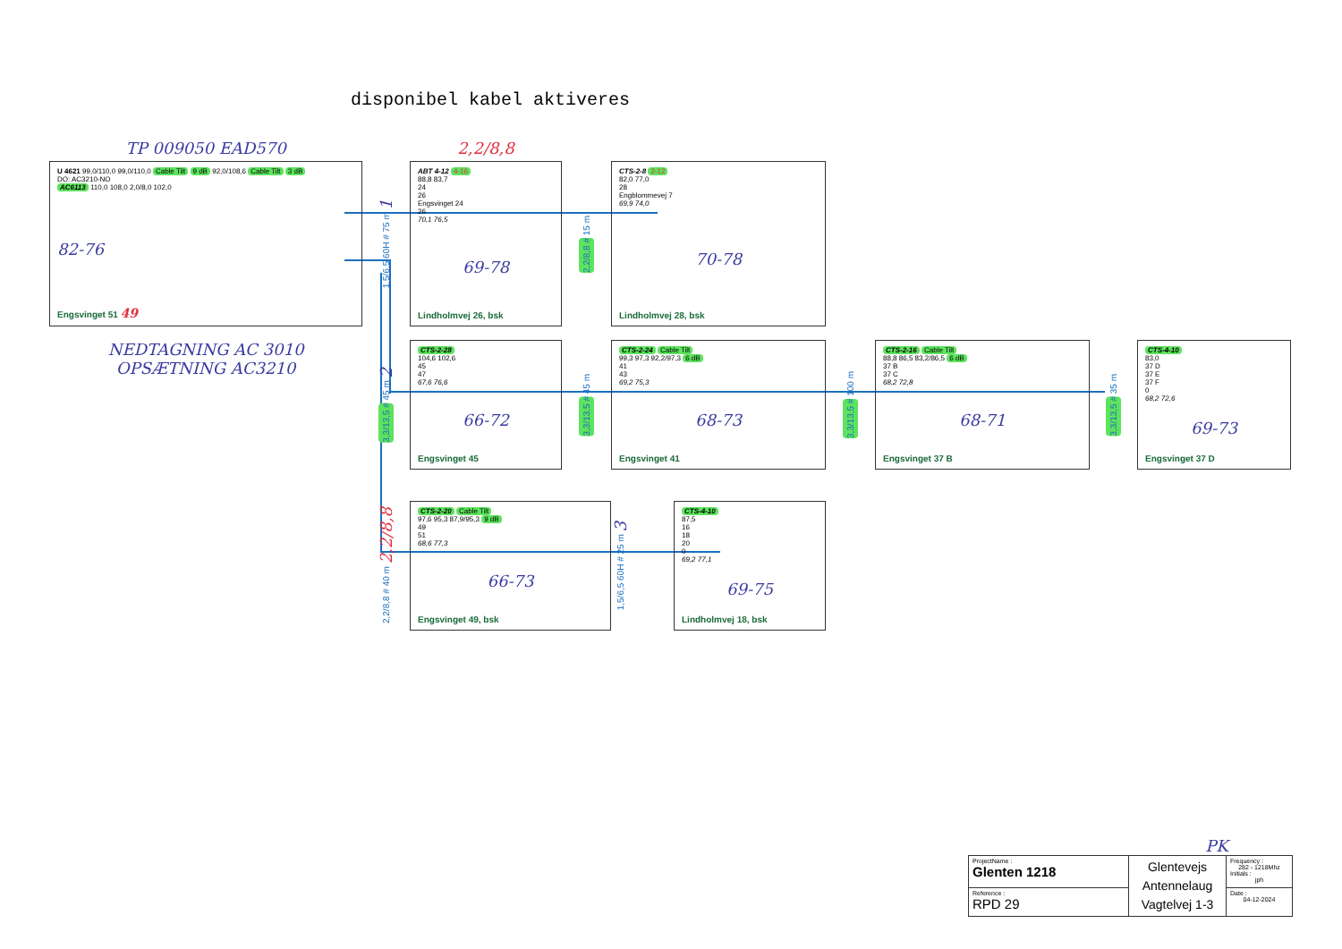disponibel kabel aktiveres
TP 009050 EAD570
2,2/8,8
U 4621 99,0/110,0 99,0/110,0 Cable Tilt 9 dB 92,0/108,6 Cable Tilt 3 dB
DO: AC3210-NO
AC6113 110,0 108,0 2,0/8,0 102,0
82-76
Engsvinget 51 49
1,5/6,5 60H # 75 m 1
ABT 4-12 4-16
88,8 83,7
24
26
Engsvinget 24
26
70,1 76,5
69-78
Lindholmvej 26, bsk
2,2/8,8 # 15 m
CTS-2-8 2-12
82,0 77,0
28
Engblommevej 7
69,9 74,0
70-78
Lindholmvej 28, bsk
NEDTAGNING AC 3010
OPSÆTNING AC3210
3,3/13,5 # 45 m 2
CTS-2-28
104,6 102,6
45
47
67,6 76,6
66-72
Engsvinget 45
3,3/13,5 # 45 m
CTS-2-24 Cable Tilt
99,3 97,3 92,2/97,3 6 dB
41
43
69,2 75,3
68-73
Engsvinget 41
3,3/13,5 # 100 m
CTS-2-16 Cable Tilt
88,8 86,5 83,2/86,5 6 dB
37 B
37 C
68,2 72,8
68-71
Engsvinget 37 B
3,3/13,5 # 35 m
CTS-4-10
83,0
37 D
37 E
37 F
0
68,2 72,6
69-73
Engsvinget 37 D
2,2/8,8 # 40 m 2,2/8,8
CTS-2-20 Cable Tilt
97,6 95,3 87,9/95,3 9 dB
49
51
68,6 77,3
66-73
Engsvinget 49, bsk
1,5/6,5 60H # 25 m 3
CTS-4-10
87,5
16
18
20
0
69,2 77,1
69-75
Lindholmvej 18, bsk
PK
| ProjectName : Glenten 1218 | Glentevejs Antennelaug Vagtelvej 1-3 | Frequency : 282 - 1218Mhz Initials : jph |
| Reference : RPD 29 | | Date : 04-12-2024 |